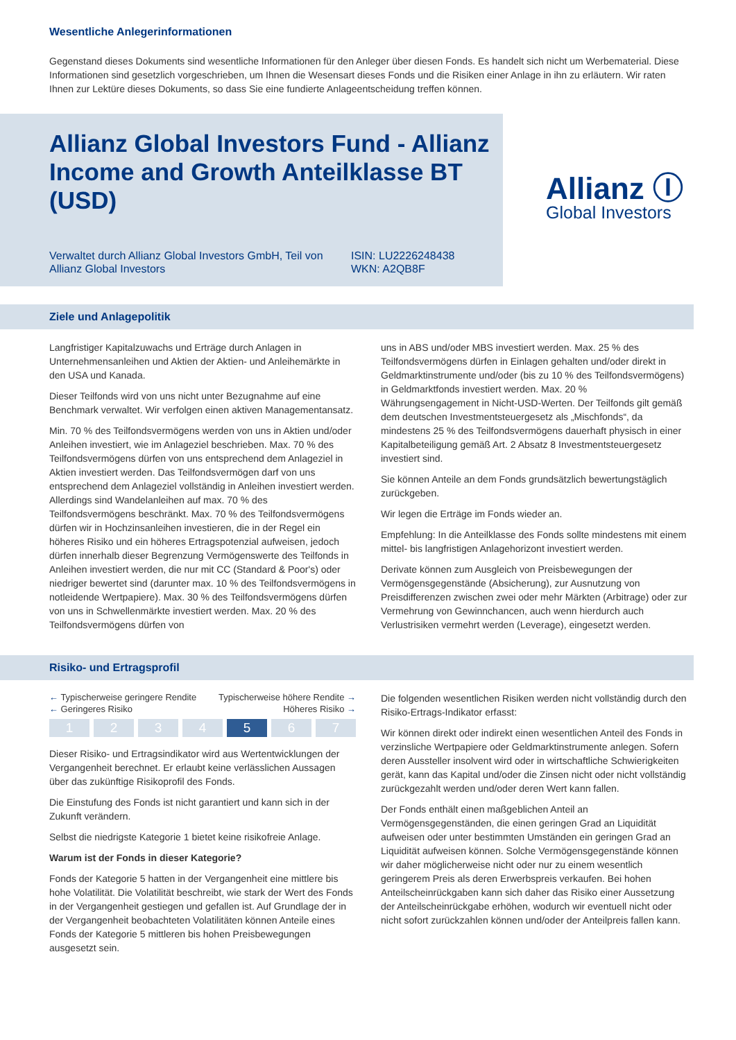Wesentliche Anlegerinformationen
Gegenstand dieses Dokuments sind wesentliche Informationen für den Anleger über diesen Fonds. Es handelt sich nicht um Werbematerial. Diese Informationen sind gesetzlich vorgeschrieben, um Ihnen die Wesensart dieses Fonds und die Risiken einer Anlage in ihn zu erläutern. Wir raten Ihnen zur Lektüre dieses Dokuments, so dass Sie eine fundierte Anlageentscheidung treffen können.
Allianz Global Investors Fund - Allianz Income and Growth Anteilklasse BT (USD)
Verwaltet durch Allianz Global Investors GmbH, Teil von Allianz Global Investors
ISIN: LU2226248438
WKN: A2QB8F
Allianz Ⓘ
Global Investors
Ziele und Anlagepolitik
Langfristiger Kapitalzuwachs und Erträge durch Anlagen in Unternehmensanleihen und Aktien der Aktien- und Anleihemärkte in den USA und Kanada.
Dieser Teilfonds wird von uns nicht unter Bezugnahme auf eine Benchmark verwaltet. Wir verfolgen einen aktiven Managementansatz.
Min. 70 % des Teilfondsvermögens werden von uns in Aktien und/oder Anleihen investiert, wie im Anlageziel beschrieben. Max. 70 % des Teilfondsvermögens dürfen von uns entsprechend dem Anlageziel in Aktien investiert werden. Das Teilfondsvermögen darf von uns entsprechend dem Anlageziel vollständig in Anleihen investiert werden. Allerdings sind Wandelanleihen auf max. 70 % des Teilfondsvermögens beschränkt. Max. 70 % des Teilfondsvermögens dürfen wir in Hochzinsanleihen investieren, die in der Regel ein höheres Risiko und ein höheres Ertragspotenzial aufweisen, jedoch dürfen innerhalb dieser Begrenzung Vermögenswerte des Teilfonds in Anleihen investiert werden, die nur mit CC (Standard & Poor's) oder niedriger bewertet sind (darunter max. 10 % des Teilfondsvermögens in notleidende Wertpapiere). Max. 30 % des Teilfondsvermögens dürfen von uns in Schwellenmärkte investiert werden. Max. 20 % des Teilfondsvermögens dürfen von
uns in ABS und/oder MBS investiert werden. Max. 25 % des Teilfondsvermögens dürfen in Einlagen gehalten und/oder direkt in Geldmarktinstrumente und/oder (bis zu 10 % des Teilfondsvermögens) in Geldmarktfonds investiert werden. Max. 20 % Währungsengagement in Nicht-USD-Werten. Der Teilfonds gilt gemäß dem deutschen Investmentsteuergesetz als „Mischfonds“, da mindestens 25 % des Teilfondsvermögens dauerhaft physisch in einer Kapitalbeteiligung gemäß Art. 2 Absatz 8 Investmentsteuergesetz investiert sind.
Sie können Anteile an dem Fonds grundsätzlich bewertungstäglich zurückgeben.
Wir legen die Erträge im Fonds wieder an.
Empfehlung: In die Anteilklasse des Fonds sollte mindestens mit einem mittel- bis langfristigen Anlagehorizont investiert werden.
Derivate können zum Ausgleich von Preisbewegungen der Vermögensgegenstände (Absicherung), zur Ausnutzung von Preisdifferenzen zwischen zwei oder mehr Märkten (Arbitrage) oder zur Vermehrung von Gewinnchancen, auch wenn hierdurch auch Verlustrisiken vermehrt werden (Leverage), eingesetzt werden.
Risiko- und Ertragsprofil
← Typischerweise geringere Rendite Typischerweise höhere Rendite →
← Geringeres Risiko Höheres Risiko →
1 2 3 4 5 6 7
Dieser Risiko- und Ertragsindikator wird aus Wertentwicklungen der Vergangenheit berechnet. Er erlaubt keine verlässlichen Aussagen über das zukünftige Risikoprofil des Fonds.
Die Einstufung des Fonds ist nicht garantiert und kann sich in der Zukunft verändern.
Selbst die niedrigste Kategorie 1 bietet keine risikofreie Anlage.
Warum ist der Fonds in dieser Kategorie?
Fonds der Kategorie 5 hatten in der Vergangenheit eine mittlere bis hohe Volatilität. Die Volatilität beschreibt, wie stark der Wert des Fonds in der Vergangenheit gestiegen und gefallen ist. Auf Grundlage der in der Vergangenheit beobachteten Volatilitäten können Anteile eines Fonds der Kategorie 5 mittleren bis hohen Preisbewegungen ausgesetzt sein.
Die folgenden wesentlichen Risiken werden nicht vollständig durch den Risiko-Ertrags-Indikator erfasst:
Wir können direkt oder indirekt einen wesentlichen Anteil des Fonds in verzinsliche Wertpapiere oder Geldmarktinstrumente anlegen. Sofern deren Aussteller insolvent wird oder in wirtschaftliche Schwierigkeiten gerät, kann das Kapital und/oder die Zinsen nicht oder nicht vollständig zurückgezahlt werden und/oder deren Wert kann fallen.
Der Fonds enthält einen maßgeblichen Anteil an Vermögensgegenständen, die einen geringen Grad an Liquidität aufweisen oder unter bestimmten Umständen ein geringen Grad an Liquidität aufweisen können. Solche Vermögensgegenstände können wir daher möglicherweise nicht oder nur zu einem wesentlich geringerem Preis als deren Erwerbspreis verkaufen. Bei hohen Anteilscheinrückgaben kann sich daher das Risiko einer Aussetzung der Anteilscheinrückgabe erhöhen, wodurch wir eventuell nicht oder nicht sofort zurückzahlen können und/oder der Anteilpreis fallen kann.